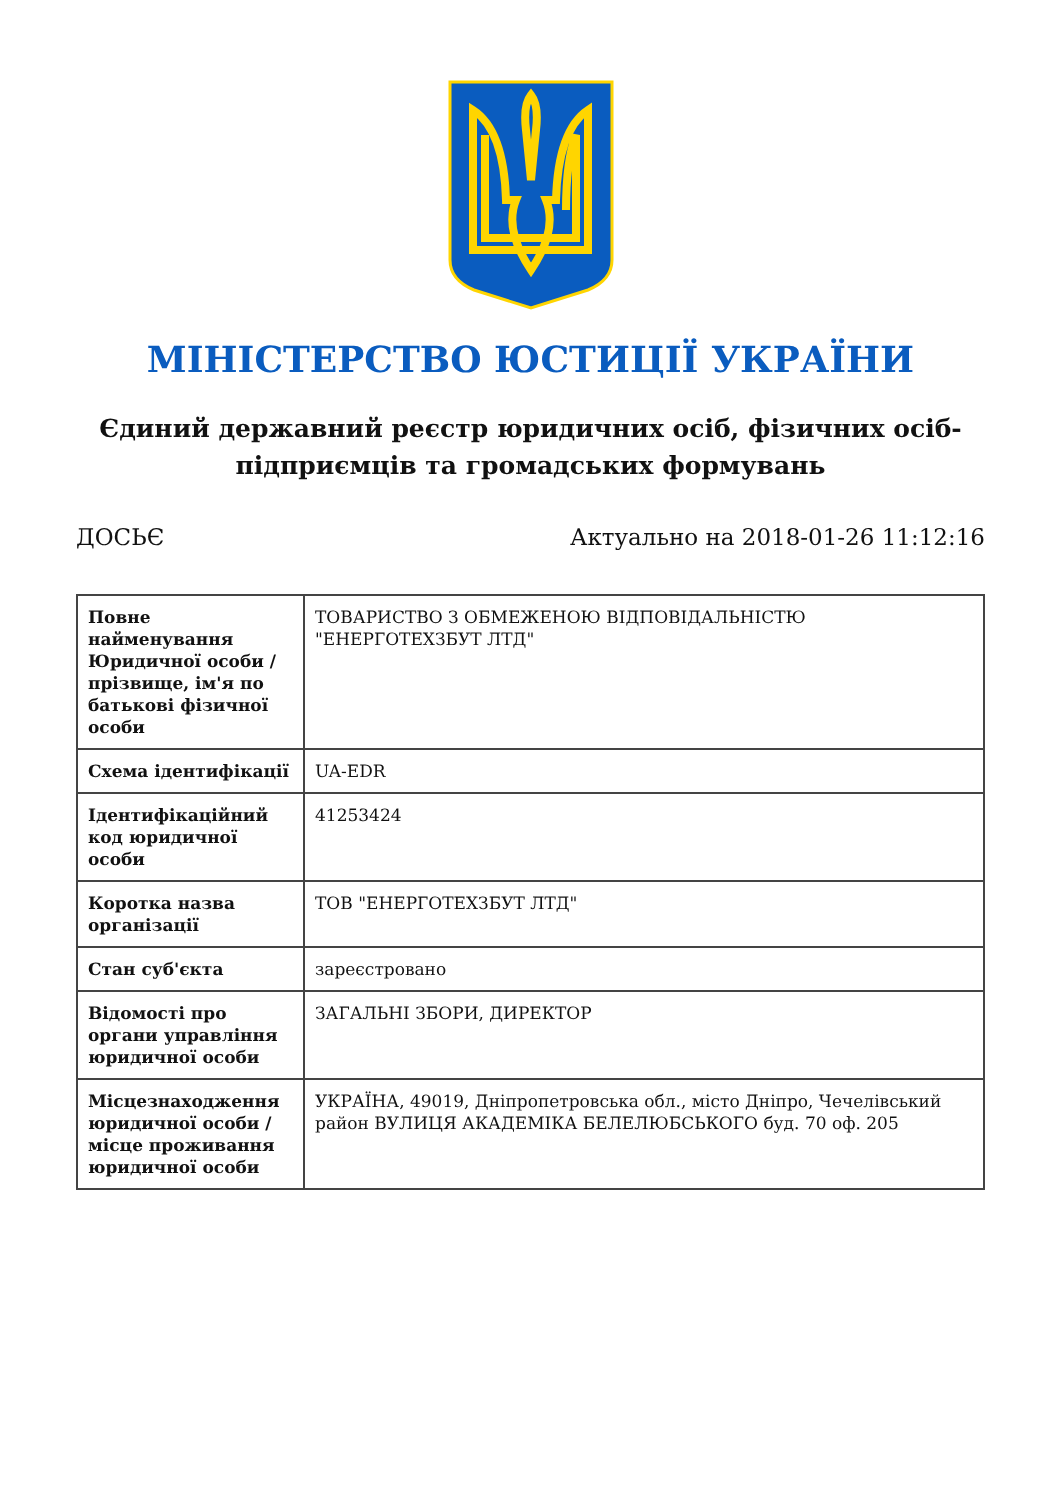МІНІСТЕРСТВО ЮСТИЦІЇ УКРАЇНИ
Єдиний державний реєстр юридичних осіб, фізичних осіб-підприємців та громадських формувань
ДОСЬЄ Актуально на 2018-01-26 11:12:16
| Повне найменування Юридичної особи / прізвище, ім'я по батькові фізичної особи | ТОВАРИСТВО З ОБМЕЖЕНОЮ ВІДПОВІДАЛЬНІСТЮ "ЕНЕРГОТЕХЗБУТ ЛТД" |
| Схема ідентифікації | UA-EDR |
| Ідентифікаційний код юридичної особи | 41253424 |
| Коротка назва організації | ТОВ "ЕНЕРГОТЕХЗБУТ ЛТД" |
| Стан суб'єкта | зареєстровано |
| Відомості про органи управління юридичної особи | ЗАГАЛЬНІ ЗБОРИ, ДИРЕКТОР |
| Місцезнаходження юридичної особи / місце проживання юридичної особи | УКРАЇНА, 49019, Дніпропетровська обл., місто Дніпро, Чечелівський район ВУЛИЦЯ АКАДЕМІКА БЕЛЕЛЮБСЬКОГО буд. 70 оф. 205 |